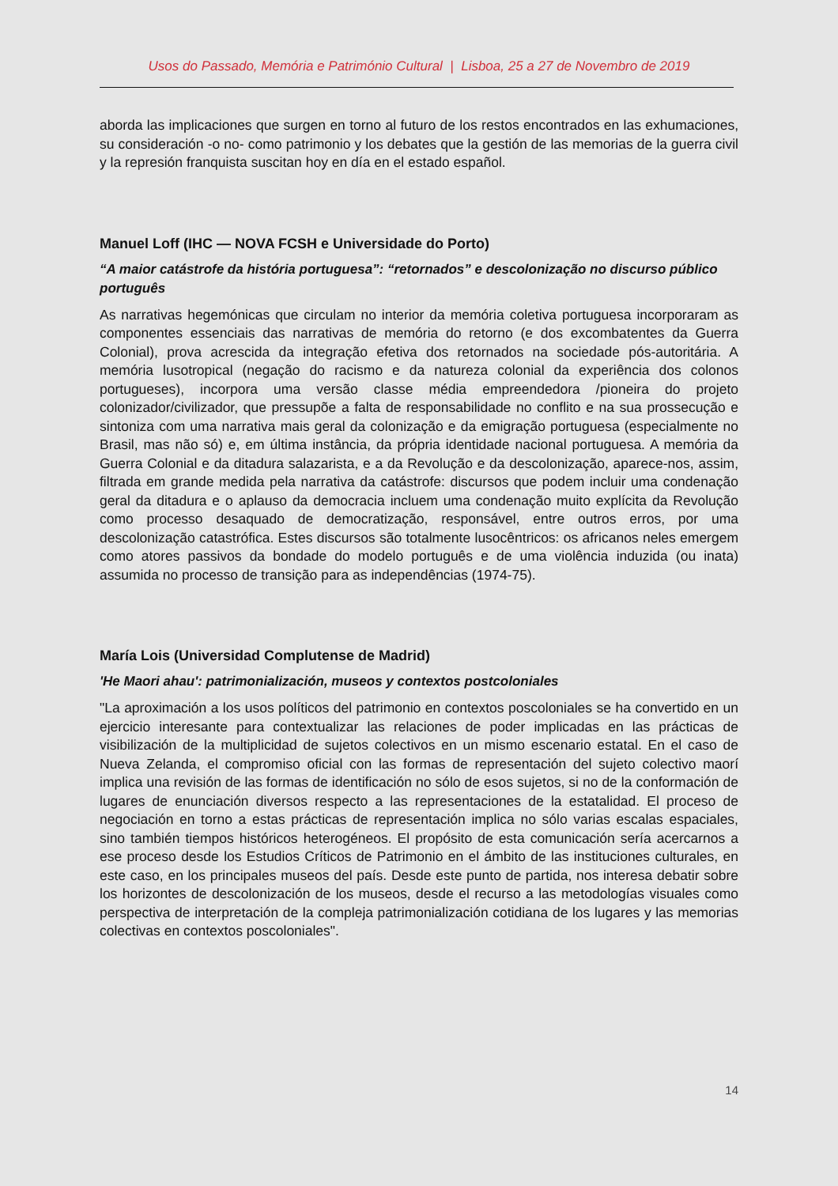Usos do Passado, Memória e Património Cultural | Lisboa, 25 a 27 de Novembro de 2019
aborda las implicaciones que surgen en torno al futuro de los restos encontrados en las exhumaciones, su consideración -o no- como patrimonio y los debates que la gestión de las memorias de la guerra civil y la represión franquista suscitan hoy en día en el estado español.
Manuel Loff (IHC — NOVA FCSH e Universidade do Porto)
“A maior catástrofe da história portuguesa”: “retornados” e descolonização no discurso público português
As narrativas hegemónicas que circulam no interior da memória coletiva portuguesa incorporaram as componentes essenciais das narrativas de memória do retorno (e dos excombatentes da Guerra Colonial), prova acrescida da integração efetiva dos retornados na sociedade pós-autoritária. A memória lusotropical (negação do racismo e da natureza colonial da experiência dos colonos portugueses), incorpora uma versão classe média empreendedora /pioneira do projeto colonizador/civilizador, que pressupõe a falta de responsabilidade no conflito e na sua prossecução e sintoniza com uma narrativa mais geral da colonização e da emigração portuguesa (especialmente no Brasil, mas não só) e, em última instância, da própria identidade nacional portuguesa. A memória da Guerra Colonial e da ditadura salazarista, e a da Revolução e da descolonização, aparece-nos, assim, filtrada em grande medida pela narrativa da catástrofe: discursos que podem incluir uma condenação geral da ditadura e o aplauso da democracia incluem uma condenação muito explícita da Revolução como processo desaquado de democratização, responsável, entre outros erros, por uma descolonização catastrófica. Estes discursos são totalmente lusocêntricos: os africanos neles emergem como atores passivos da bondade do modelo português e de uma violência induzida (ou inata) assumida no processo de transição para as independências (1974-75).
María Lois (Universidad Complutense de Madrid)
'He Maori ahau': patrimonialización, museos y contextos postcoloniales
"La aproximación a los usos políticos del patrimonio en contextos poscoloniales se ha convertido en un ejercicio interesante para contextualizar las relaciones de poder implicadas en las prácticas de visibilización de la multiplicidad de sujetos colectivos en un mismo escenario estatal. En el caso de Nueva Zelanda, el compromiso oficial con las formas de representación del sujeto colectivo maorí implica una revisión de las formas de identificación no sólo de esos sujetos, si no de la conformación de lugares de enunciación diversos respecto a las representaciones de la estatalidad. El proceso de negociación en torno a estas prácticas de representación implica no sólo varias escalas espaciales, sino también tiempos históricos heterogéneos. El propósito de esta comunicación sería acercarnos a ese proceso desde los Estudios Críticos de Patrimonio en el ámbito de las instituciones culturales, en este caso, en los principales museos del país. Desde este punto de partida, nos interesa debatir sobre los horizontes de descolonización de los museos, desde el recurso a las metodologías visuales como perspectiva de interpretación de la compleja patrimonialización cotidiana de los lugares y las memorias colectivas en contextos poscoloniales".
14